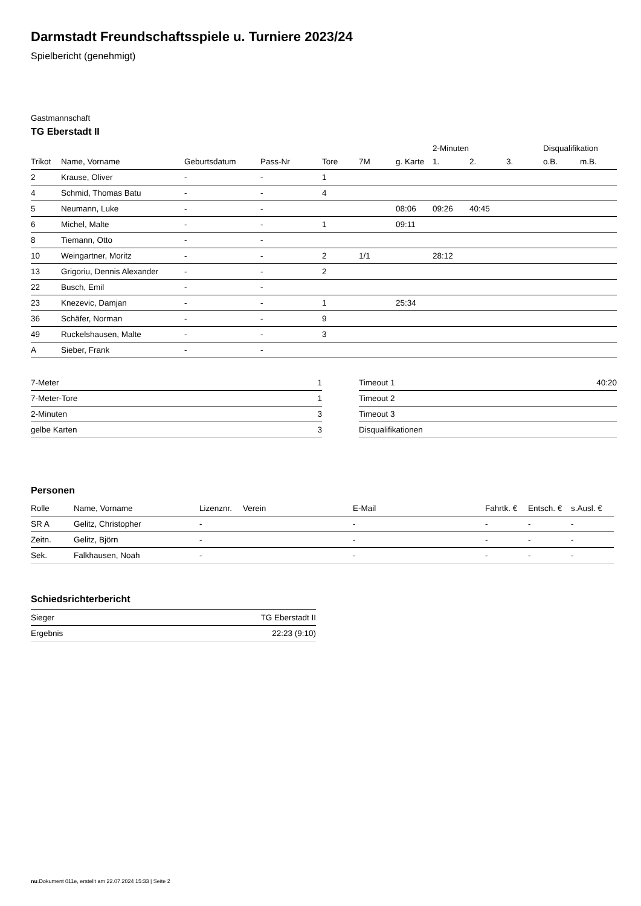Darmstadt Freundschaftsspiele u. Turniere 2023/24
Spielbericht (genehmigt)
Gastmannschaft
TG Eberstadt II
| | | | | | | | 2-Minuten | | | Disqualifikation | |
| --- | --- | --- | --- | --- | --- | --- | --- | --- | --- | --- | --- |
| Trikot | Name, Vorname | Geburtsdatum | Pass-Nr | Tore | 7M | g. Karte | 1. | 2. | 3. | o.B. | m.B. |
| 2 | Krause, Oliver | - | - | 1 | | | | | | | |
| 4 | Schmid, Thomas Batu | - | - | 4 | | | | | | | |
| 5 | Neumann, Luke | - | - | | | 08:06 | 09:26 | 40:45 | | | |
| 6 | Michel, Malte | - | - | 1 | | 09:11 | | | | | |
| 8 | Tiemann, Otto | - | - | | | | | | | | |
| 10 | Weingartner, Moritz | - | - | 2 | 1/1 | | 28:12 | | | | |
| 13 | Grigoriu, Dennis Alexander | - | - | 2 | | | | | | | |
| 22 | Busch, Emil | - | - | | | | | | | | |
| 23 | Knezevic, Damjan | - | - | 1 | | 25:34 | | | | | |
| 36 | Schäfer, Norman | - | - | 9 | | | | | | | |
| 49 | Ruckelshausen, Malte | - | - | 3 | | | | | | | |
| A | Sieber, Frank | - | - | | | | | | | | |
| 7-Meter | 1 |
| 7-Meter-Tore | 1 |
| 2-Minuten | 3 |
| gelbe Karten | 3 |
| Timeout 1 | 40:20 |
| Timeout 2 | |
| Timeout 3 | |
| Disqualifikationen | |
Personen
| Rolle | Name, Vorname | Lizenznr. | Verein | E-Mail | Fahrtk. € | Entsch. € | s.Ausl. € |
| --- | --- | --- | --- | --- | --- | --- | --- |
| SR A | Gelitz, Christopher | - | | - | - | - | - |
| Zeitn. | Gelitz, Björn | - | | - | - | - | - |
| Sek. | Falkhausen, Noah | - | | - | - | - | - |
Schiedsrichterbericht
| Sieger | TG Eberstadt II |
| Ergebnis | 22:23 (9:10) |
nu.Dokument 011e, erstellt am 22.07.2024 15:33 | Seite 2